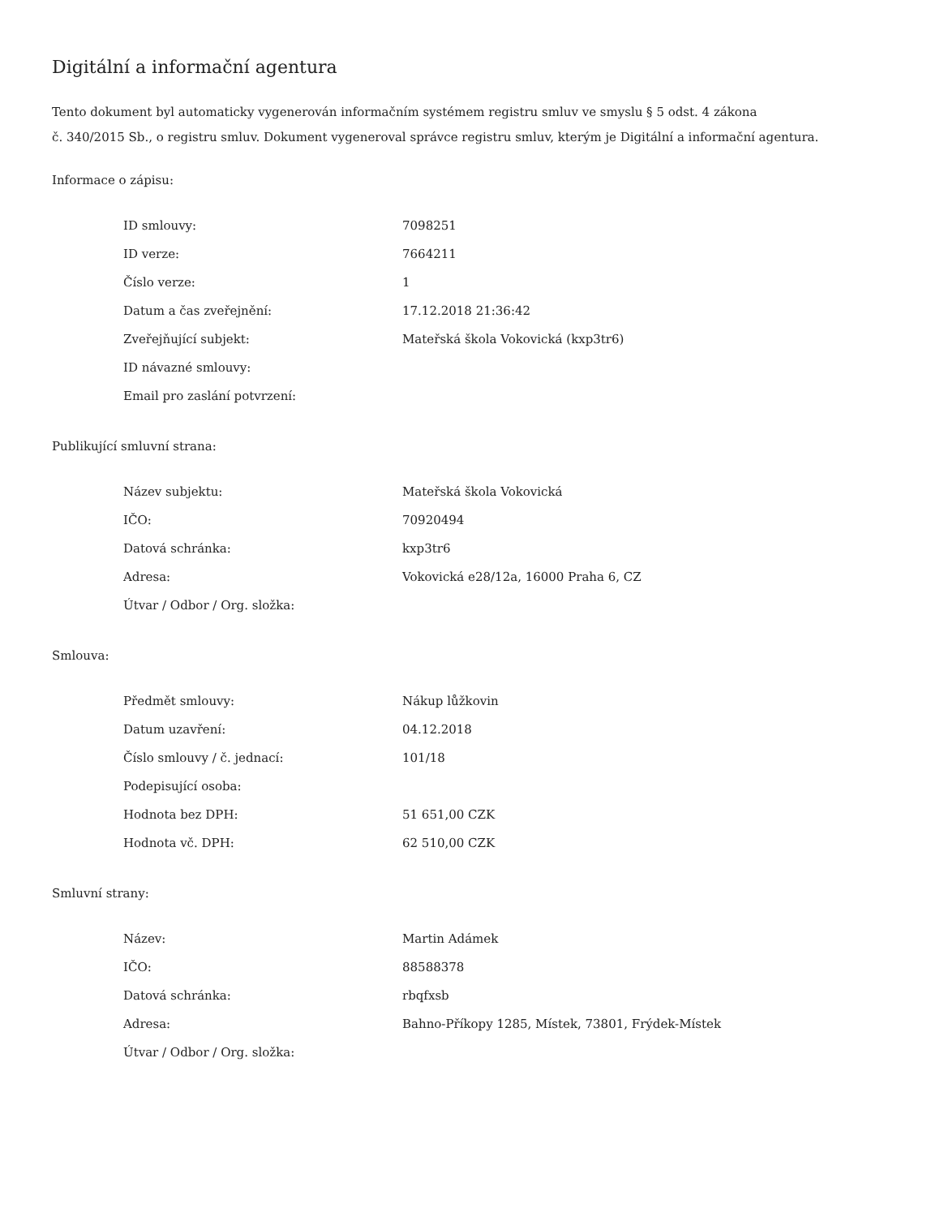Digitální a informační agentura
Tento dokument byl automaticky vygenerován informačním systémem registru smluv ve smyslu § 5 odst. 4 zákona
č. 340/2015 Sb., o registru smluv. Dokument vygeneroval správce registru smluv, kterým je Digitální a informační agentura.
Informace o zápisu:
| ID smlouvy: | 7098251 |
| ID verze: | 7664211 |
| Číslo verze: | 1 |
| Datum a čas zveřejnění: | 17.12.2018 21:36:42 |
| Zveřejňující subjekt: | Mateřská škola Vokovická (kxp3tr6) |
| ID návazné smlouvy: | |
| Email pro zaslání potvrzení: | |
Publikující smluvní strana:
| Název subjektu: | Mateřská škola Vokovická |
| IČO: | 70920494 |
| Datová schránka: | kxp3tr6 |
| Adresa: | Vokovická e28/12a, 16000 Praha 6, CZ |
| Útvar / Odbor / Org. složka: | |
Smlouva:
| Předmět smlouvy: | Nákup lůžkovin |
| Datum uzavření: | 04.12.2018 |
| Číslo smlouvy / č. jednací: | 101/18 |
| Podepisující osoba: | |
| Hodnota bez DPH: | 51 651,00 CZK |
| Hodnota vč. DPH: | 62 510,00 CZK |
Smluvní strany:
| Název: | Martin Adámek |
| IČO: | 88588378 |
| Datová schránka: | rbqfxsb |
| Adresa: | Bahno-Příkopy 1285, Místek, 73801, Frýdek-Místek |
| Útvar / Odbor / Org. složka: | |